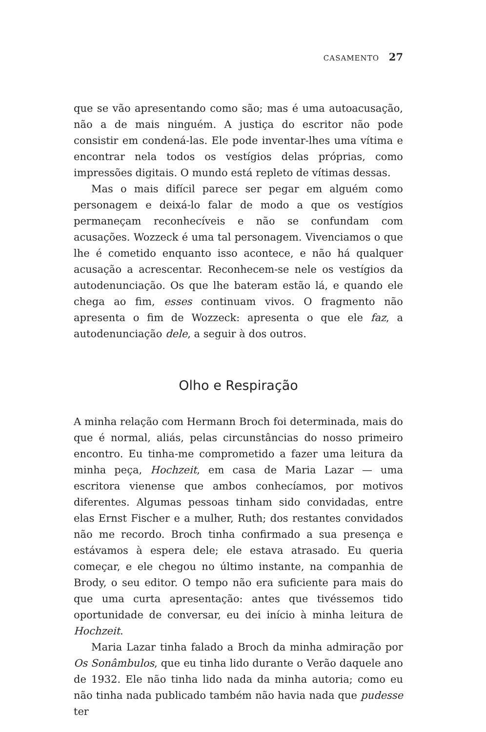CASAMENTO 27
que se vão apresentando como são; mas é uma autoacusação, não a de mais ninguém. A justiça do escritor não pode consistir em condená-las. Ele pode inventar-lhes uma vítima e encontrar nela todos os vestígios delas próprias, como impressões digitais. O mundo está repleto de vítimas dessas.
Mas o mais difícil parece ser pegar em alguém como personagem e deixá-lo falar de modo a que os vestígios permaneçam reconhecíveis e não se confundam com acusações. Wozzeck é uma tal personagem. Vivenciamos o que lhe é cometido enquanto isso acontece, e não há qualquer acusação a acrescentar. Reconhecem-se nele os vestígios da autodenunciação. Os que lhe bateram estão lá, e quando ele chega ao fim, esses continuam vivos. O fragmento não apresenta o fim de Wozzeck: apresenta o que ele faz, a autodenunciação dele, a seguir à dos outros.
Olho e Respiração
A minha relação com Hermann Broch foi determinada, mais do que é normal, aliás, pelas circunstâncias do nosso primeiro encontro. Eu tinha-me comprometido a fazer uma leitura da minha peça, Hochzeit, em casa de Maria Lazar — uma escritora vienense que ambos conhecíamos, por motivos diferentes. Algumas pessoas tinham sido convidadas, entre elas Ernst Fischer e a mulher, Ruth; dos restantes convidados não me recordo. Broch tinha confirmado a sua presença e estávamos à espera dele; ele estava atrasado. Eu queria começar, e ele chegou no último instante, na companhia de Brody, o seu editor. O tempo não era suficiente para mais do que uma curta apresentação: antes que tivéssemos tido oportunidade de conversar, eu dei início à minha leitura de Hochzeit.
Maria Lazar tinha falado a Broch da minha admiração por Os Sonâmbulos, que eu tinha lido durante o Verão daquele ano de 1932. Ele não tinha lido nada da minha autoria; como eu não tinha nada publicado também não havia nada que pudesse ter